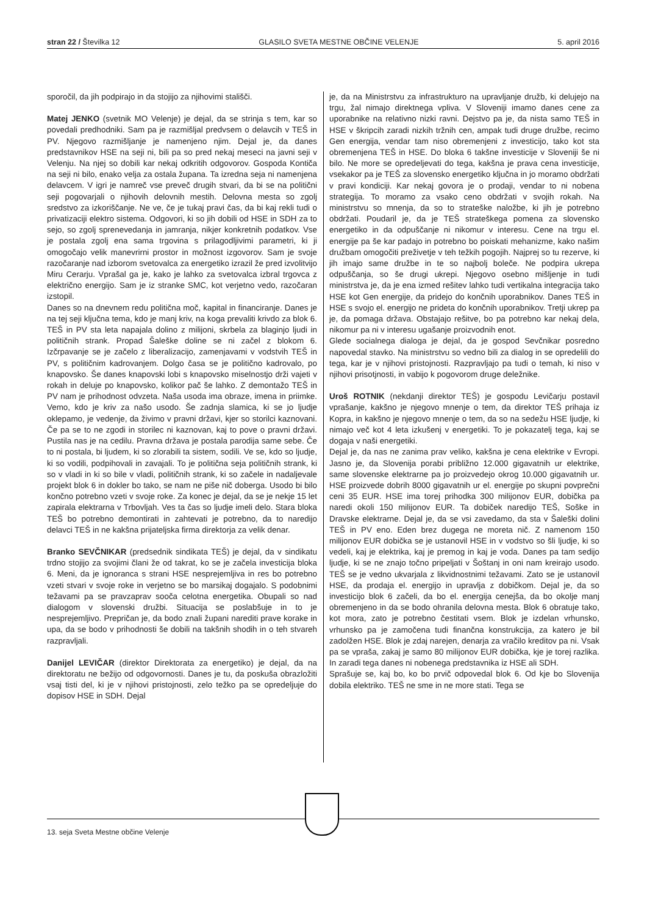stran 22 / Številka 12 GLASILO SVETA MESTNE OBČINE VELENJE 5. april 2016
sporočil, da jih podpirajo in da stojijo za njihovimi stališči.
Matej JENKO (svetnik MO Velenje) je dejal, da se strinja s tem, kar so povedali predhodniki. Sam pa je razmišljal predvsem o delavcih v TEŠ in PV. Njegovo razmišljanje je namenjeno njim. Dejal je, da danes predstavnikov HSE na seji ni, bili pa so pred nekaj meseci na javni seji v Velenju. Na njej so dobili kar nekaj odkritih odgovorov. Gospoda Kontiča na seji ni bilo, enako velja za ostala župana. Ta izredna seja ni namenjena delavcem. V igri je namreč vse preveč drugih stvari, da bi se na politični seji pogovarjali o njihovih delovnih mestih. Delovna mesta so zgolj sredstvo za izkoriščanje. Ne ve, če je tukaj pravi čas, da bi kaj rekli tudi o privatizaciji elektro sistema. Odgovori, ki so jih dobili od HSE in SDH za to sejo, so zgolj sprenevedanja in jamranja, nikjer konkretnih podatkov. Vse je postala zgolj ena sama trgovina s prilagodljivimi parametri, ki ji omogočajo velik manevrirni prostor in možnost izgovorov. Sam je svoje razočaranje nad izborom svetovalca za energetiko izrazil že pred izvolitvijo Miru Cerarju. Vprašal ga je, kako je lahko za svetovalca izbral trgovca z električno energijo. Sam je iz stranke SMC, kot verjetno vedo, razočaran izstopil.
Danes so na dnevnem redu politična moč, kapital in financiranje. Danes je na tej seji ključna tema, kdo je manj kriv, na koga prevaliti krivdo za blok 6. TEŠ in PV sta leta napajala dolino z milijoni, skrbela za blaginjo ljudi in političnih strank. Propad Šaleške doline se ni začel z blokom 6. Izčrpavanje se je začelo z liberalizacijo, zamenjavami v vodstvih TEŠ in PV, s političnim kadrovanjem. Dolgo časa se je politično kadrovalo, po knapovsko. Še danes knapovski lobi s knapovsko miselnostjo drži vajeti v rokah in deluje po knapovsko, kolikor pač še lahko. Z demontažo TEŠ in PV nam je prihodnost odvzeta. Naša usoda ima obraze, imena in priimke. Vemo, kdo je kriv za našo usodo. Še zadnja slamica, ki se jo ljudje oklepamo, je vedenje, da živimo v pravni državi, kjer so storilci kaznovani. Če pa se to ne zgodi in storilec ni kaznovan, kaj to pove o pravni državi. Pustila nas je na cedilu. Pravna država je postala parodija same sebe. Če to ni postala, bi ljudem, ki so zlorabili ta sistem, sodili. Ve se, kdo so ljudje, ki so vodili, podpihovali in zavajali. To je politična seja političnih strank, ki so v vladi in ki so bile v vladi, političnih strank, ki so začele in nadaljevale projekt blok 6 in dokler bo tako, se nam ne piše nič doberga. Usodo bi bilo končno potrebno vzeti v svoje roke. Za konec je dejal, da se je nekje 15 let zapirala elektrarna v Trbovljah. Ves ta čas so ljudje imeli delo. Stara bloka TEŠ bo potrebno demontirati in zahtevati je potrebno, da to naredijo delavci TEŠ in ne kakšna prijateljska firma direktorja za velik denar.
Branko SEVČNIKAR (predsednik sindikata TEŠ) je dejal, da v sindikatu trdno stojijo za svojimi člani že od takrat, ko se je začela investicija bloka 6. Meni, da je ignoranca s strani HSE nesprejemljiva in res bo potrebno vzeti stvari v svoje roke in verjetno se bo marsikaj dogajalo. S podobnimi težavami pa se pravzaprav sooča celotna energetika. Obupali so nad dialogom v slovenski družbi. Situacija se poslabšuje in to je nesprejemljivo. Prepričan je, da bodo znali župani narediti prave korake in upa, da se bodo v prihodnosti še dobili na takšnih shodih in o teh stvareh razpravljali.
Danijel LEVIČAR (direktor Direktorata za energetiko) je dejal, da na direktoratu ne bežijo od odgovornosti. Danes je tu, da poskuša obrazložiti vsaj tisti del, ki je v njihovi pristojnosti, zelo težko pa se opredeljuje do dopisov HSE in SDH. Dejal
je, da na Ministrstvu za infrastrukturo na upravljanje družb, ki delujejo na trgu, žal nimajo direktnega vpliva. V Sloveniji imamo danes cene za uporabnike na relativno nizki ravni. Dejstvo pa je, da nista samo TEŠ in HSE v škripcih zaradi nizkih tržnih cen, ampak tudi druge družbe, recimo Gen energija, vendar tam niso obremenjeni z investicijo, tako kot sta obremenjena TEŠ in HSE. Do bloka 6 takšne investicije v Sloveniji še ni bilo. Ne more se opredeljevati do tega, kakšna je prava cena investicije, vsekakor pa je TEŠ za slovensko energetiko ključna in jo moramo obdržati v pravi kondiciji. Kar nekaj govora je o prodaji, vendar to ni nobena strategija. To moramo za vsako ceno obdržati v svojih rokah. Na ministrstvu so mnenja, da so to strateške naložbe, ki jih je potrebno obdržati. Poudaril je, da je TEŠ strateškega pomena za slovensko energetiko in da odpuščanje ni nikomur v interesu. Cene na trgu el. energije pa še kar padajo in potrebno bo poiskati mehanizme, kako našim družbam omogočiti preživetje v teh težkih pogojih. Najprej so tu rezerve, ki jih imajo same družbe in te so najbolj boleče. Ne podpira ukrepa odpuščanja, so še drugi ukrepi. Njegovo osebno mišljenje in tudi ministrstva je, da je ena izmed rešitev lahko tudi vertikalna integracija tako HSE kot Gen energije, da pridejo do končnih uporabnikov. Danes TEŠ in HSE s svojo el. energijo ne prideta do končnih uporabnikov. Tretji ukrep pa je, da pomaga država. Obstajajo rešitve, bo pa potrebno kar nekaj dela, nikomur pa ni v interesu ugašanje proizvodnih enot.
Glede socialnega dialoga je dejal, da je gospod Sevčnikar posredno napovedal stavko. Na ministrstvu so vedno bili za dialog in se opredelili do tega, kar je v njihovi pristojnosti. Razpravljajo pa tudi o temah, ki niso v njihovi prisotjnosti, in vabijo k pogovorom druge deležnike.
Uroš ROTNIK (nekdanji direktor TEŠ) je gospodu Levičarju postavil vprašanje, kakšno je njegovo mnenje o tem, da direktor TEŠ prihaja iz Kopra, in kakšno je njegovo mnenje o tem, da so na sedežu HSE ljudje, ki nimajo več kot 4 leta izkušenj v energetiki. To je pokazatelj tega, kaj se dogaja v naši energetiki.
Dejal je, da nas ne zanima prav veliko, kakšna je cena elektrike v Evropi. Jasno je, da Slovenija porabi približno 12.000 gigavatnih ur elektrike, same slovenske elektrarne pa jo proizvedejo okrog 10.000 gigavatnih ur. HSE proizvede dobrih 8000 gigavatnih ur el. energije po skupni povprečni ceni 35 EUR. HSE ima torej prihodka 300 milijonov EUR, dobička pa naredi okoli 150 milijonov EUR. Ta dobiček naredijo TEŠ, Soške in Dravske elektrarne. Dejal je, da se vsi zavedamo, da sta v Šaleški dolini TEŠ in PV eno. Eden brez dugega ne moreta nič. Z namenom 150 milijonov EUR dobička se je ustanovil HSE in v vodstvo so šli ljudje, ki so vedeli, kaj je elektrika, kaj je premog in kaj je voda. Danes pa tam sedijo ljudje, ki se ne znajo točno pripeljati v Šoštanj in oni nam kreirajo usodo. TEŠ se je vedno ukvarjala z likvidnostnimi težavami. Zato se je ustanovil HSE, da prodaja el. energijo in upravlja z dobičkom. Dejal je, da so investicijo blok 6 začeli, da bo el. energija cenejša, da bo okolje manj obremenjeno in da se bodo ohranila delovna mesta. Blok 6 obratuje tako, kot mora, zato je potrebno čestitati vsem. Blok je izdelan vrhunsko, vrhunsko pa je zamočena tudi finančna konstrukcija, za katero je bil zadolžen HSE. Blok je zdaj narejen, denarja za vračilo kreditov pa ni. Vsak pa se vpraša, zakaj je samo 80 milijonov EUR dobička, kje je torej razlika. In zaradi tega danes ni nobenega predstavnika iz HSE ali SDH.
Sprašuje se, kaj bo, ko bo prvič odpovedal blok 6. Od kje bo Slovenija dobila elektriko. TEŠ ne sme in ne more stati. Tega se
13. seja Sveta Mestne občine Velenje